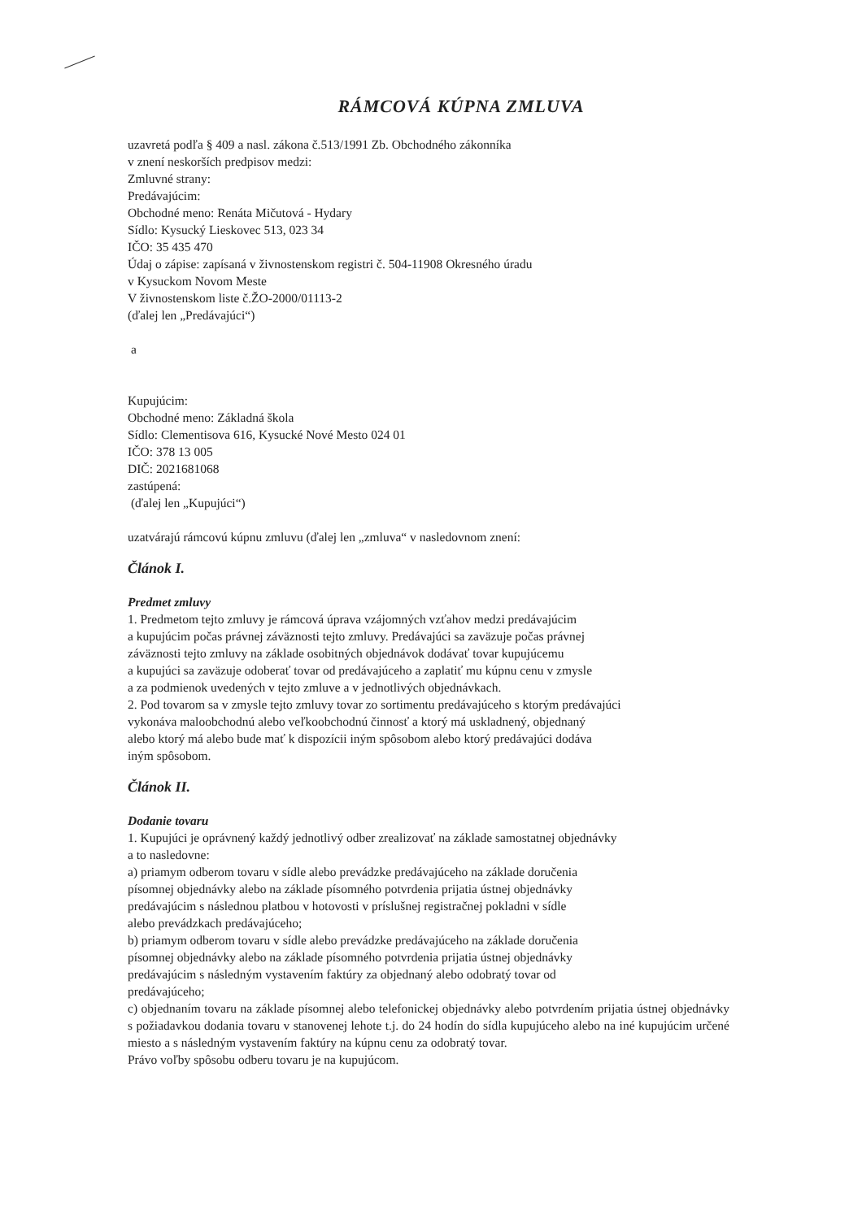RÁMCOVÁ KÚPNA ZMLUVA
uzavretá podľa § 409 a nasl. zákona č.513/1991 Zb. Obchodného zákonníka
v znení neskorších predpisov medzi:
Zmluvné strany:
Predávajúcim:
Obchodné meno: Renáta Mičutová - Hydary
Sídlo: Kysucký Lieskovec 513, 023 34
IČO: 35 435 470
Údaj o zápise: zapísaná v živnostenskom registri č. 504-11908 Okresného úradu
v Kysuckom Novom Meste
V živnostenskom liste č.ŽO-2000/01113-2
(ďalej len „Predávajúci“)
a
Kupujúcim:
Obchodné meno: Základná škola
Sídlo: Clementisova 616, Kysucké Nové Mesto 024 01
IČO: 378 13 005
DIČ: 2021681068
zastúpená:
(ďalej len „Kupujúci“)
uzatvárajú rámcovú kúpnu zmluvu (ďalej len „zmluva“ v nasledovnom znení:
Článok I.
Predmet zmluvy
1. Predmetom tejto zmluvy je rámcová úprava vzájomných vzťahov medzi predávajúcim
a kupujúcim počas právnej záväznosti tejto zmluvy. Predávajúci sa zaväzuje počas právnej
záväznosti tejto zmluvy na základe osobitných objednávok dodávať tovar kupujúcemu
a kupujúci sa zaväzuje odoberať tovar od predávajúceho a zaplatiť mu kúpnu cenu v zmysle
a za podmienok uvedených v tejto zmluve a v jednotlivých objednávkach.
2. Pod tovarom sa v zmysle tejto zmluvy tovar zo sortimentu predávajúceho s ktorým predávajúci
vykonáva maloobchodnú alebo veľkoobchodnú činnosť a ktorý má uskladnený, objednaný
alebo ktorý má alebo bude mať k dispozícii iným spôsobom alebo ktorý predávajúci dodáva
iným spôsobom.
Článok II.
Dodanie tovaru
1. Kupujúci je oprávnený každý jednotlivý odber zrealizovať na základe samostatnej objednávky
a to nasledovne:
a) priamym odberom tovaru v sídle alebo prevádzke predávajúceho na základe doručenia
písomnej objednávky alebo na základe písomného potvrdenia prijatia ústnej objednávky
predávajúcim s následnou platbou v hotovosti v príslušnej registračnej pokladni v sídle
alebo prevádzkach predávajúceho;
b) priamym odberom tovaru v sídle alebo prevádzke predávajúceho na základe doručenia
písomnej objednávky alebo na základe písomného potvrdenia prijatia ústnej objednávky
predávajúcim s následným vystavením faktúry za objednaný alebo odobratý tovar od
predávajúceho;
c) objednaním tovaru na základe písomnej alebo telefonickej objednávky alebo potvrdením prijatia ústnej objednávky s požiadavkou dodania tovaru v stanovenej lehote t.j. do 24 hodín do sídla kupujúceho alebo na iné kupujúcim určené miesto a s následným vystavením faktúry na kúpnu cenu za odobratý tovar.
Právo voľby spôsobu odberu tovaru je na kupujúcom.